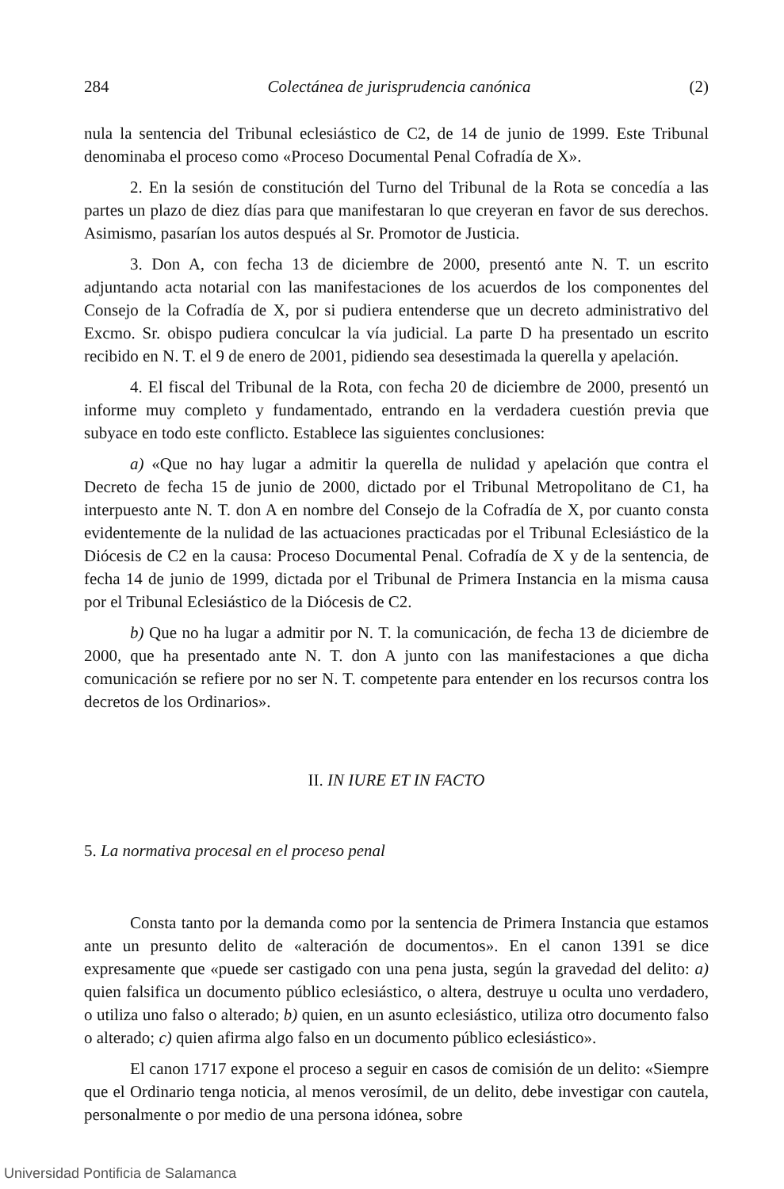284 Colectánea de jurisprudencia canónica (2)
nula la sentencia del Tribunal eclesiástico de C2, de 14 de junio de 1999. Este Tribunal denominaba el proceso como «Proceso Documental Penal Cofradía de X».
2. En la sesión de constitución del Turno del Tribunal de la Rota se concedía a las partes un plazo de diez días para que manifestaran lo que creyeran en favor de sus derechos. Asimismo, pasarían los autos después al Sr. Promotor de Justicia.
3. Don A, con fecha 13 de diciembre de 2000, presentó ante N. T. un escrito adjuntando acta notarial con las manifestaciones de los acuerdos de los componentes del Consejo de la Cofradía de X, por si pudiera entenderse que un decreto administrativo del Excmo. Sr. obispo pudiera conculcar la vía judicial. La parte D ha presentado un escrito recibido en N. T. el 9 de enero de 2001, pidiendo sea desestimada la querella y apelación.
4. El fiscal del Tribunal de la Rota, con fecha 20 de diciembre de 2000, presentó un informe muy completo y fundamentado, entrando en la verdadera cuestión previa que subyace en todo este conflicto. Establece las siguientes conclusiones:
a) «Que no hay lugar a admitir la querella de nulidad y apelación que contra el Decreto de fecha 15 de junio de 2000, dictado por el Tribunal Metropolitano de C1, ha interpuesto ante N. T. don A en nombre del Consejo de la Cofradía de X, por cuanto consta evidentemente de la nulidad de las actuaciones practicadas por el Tribunal Eclesiástico de la Diócesis de C2 en la causa: Proceso Documental Penal. Cofradía de X y de la sentencia, de fecha 14 de junio de 1999, dictada por el Tribunal de Primera Instancia en la misma causa por el Tribunal Eclesiástico de la Diócesis de C2.
b) Que no ha lugar a admitir por N. T. la comunicación, de fecha 13 de diciembre de 2000, que ha presentado ante N. T. don A junto con las manifestaciones a que dicha comunicación se refiere por no ser N. T. competente para entender en los recursos contra los decretos de los Ordinarios».
II. IN IURE ET IN FACTO
5. La normativa procesal en el proceso penal
Consta tanto por la demanda como por la sentencia de Primera Instancia que estamos ante un presunto delito de «alteración de documentos». En el canon 1391 se dice expresamente que «puede ser castigado con una pena justa, según la gravedad del delito: a) quien falsifica un documento público eclesiástico, o altera, destruye u oculta uno verdadero, o utiliza uno falso o alterado; b) quien, en un asunto eclesiástico, utiliza otro documento falso o alterado; c) quien afirma algo falso en un documento público eclesiástico».
El canon 1717 expone el proceso a seguir en casos de comisión de un delito: «Siempre que el Ordinario tenga noticia, al menos verosímil, de un delito, debe investigar con cautela, personalmente o por medio de una persona idónea, sobre
Universidad Pontificia de Salamanca